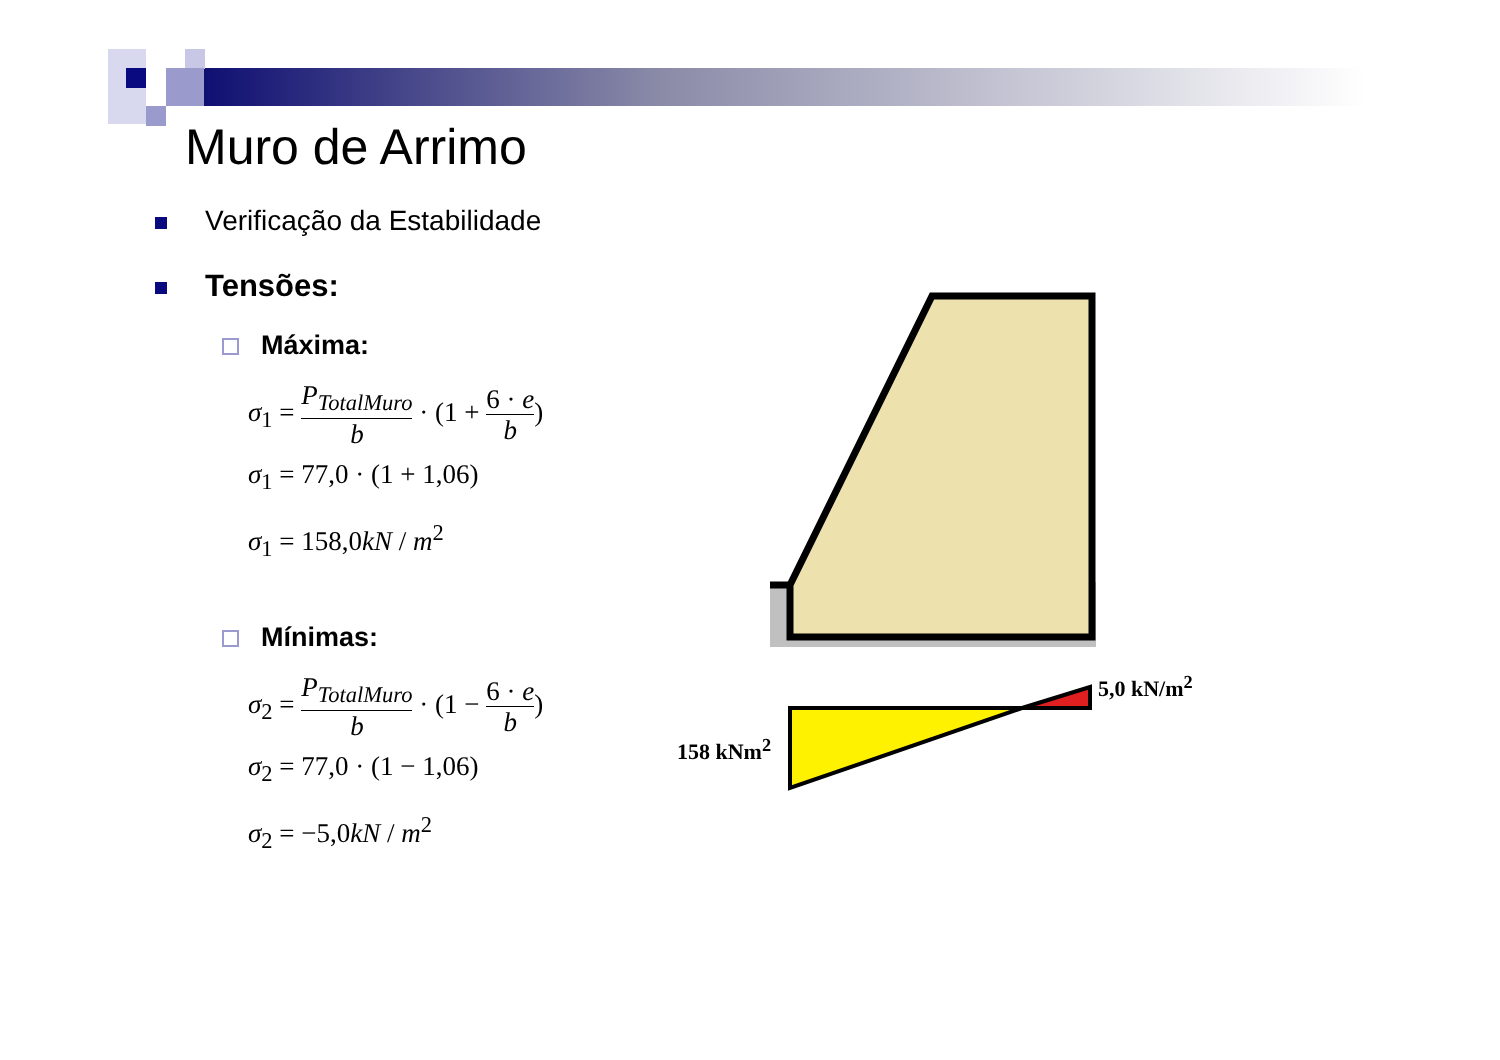Muro de Arrimo
Verificação da Estabilidade
Tensões:
Máxima:
σ<sub>1</sub> = P<sub>TotalMuro</sub> b · (1 + 6 · e b)
σ<sub>1</sub> = 77,0 · (1 + 1,06)
σ<sub>1</sub> = 158,0kN / m<sup>2</sup>
Mínimas:
σ<sub>2</sub> = P<sub>TotalMuro</sub> b · (1 − 6 · e b)
σ<sub>2</sub> = 77,0 · (1 − 1,06)
σ<sub>2</sub> = −5,0kN / m<sup>2</sup>
5,0 kN/m<sup>2</sup>
158 kNm<sup>2</sup>